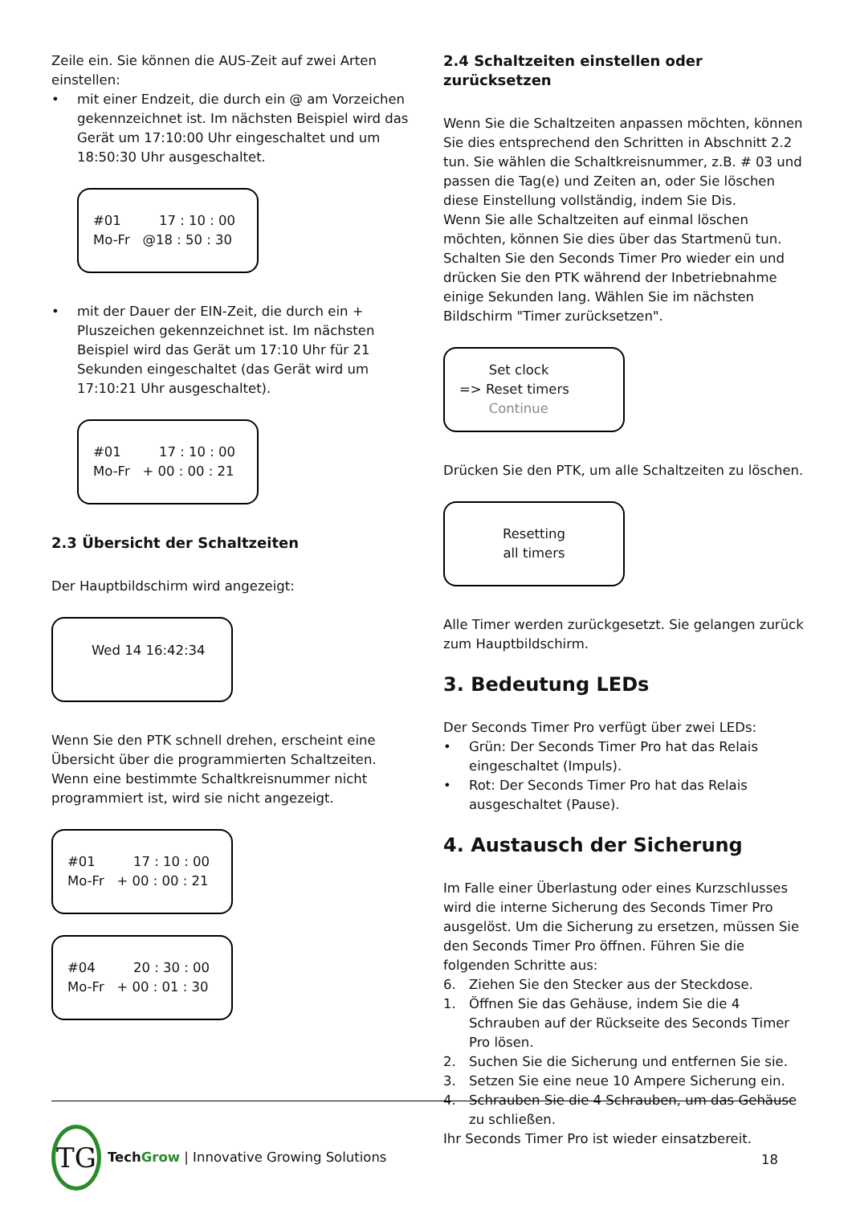Zeile ein. Sie können die AUS-Zeit auf zwei Arten einstellen:
• mit einer Endzeit, die durch ein @ am Vorzeichen gekennzeichnet ist. Im nächsten Beispiel wird das Gerät um 17:10:00 Uhr eingeschaltet und um 18:50:30 Uhr ausgeschaltet.
#01 17 : 10 : 00
Mo-Fr @18 : 50 : 30
• mit der Dauer der EIN-Zeit, die durch ein + Pluszeichen gekennzeichnet ist. Im nächsten Beispiel wird das Gerät um 17:10 Uhr für 21 Sekunden eingeschaltet (das Gerät wird um 17:10:21 Uhr ausgeschaltet).
#01 17 : 10 : 00
Mo-Fr + 00 : 00 : 21
2.3 Übersicht der Schaltzeiten
Der Hauptbildschirm wird angezeigt:
Wed 14 16:42:34
Wenn Sie den PTK schnell drehen, erscheint eine Übersicht über die programmierten Schaltzeiten. Wenn eine bestimmte Schaltkreisnummer nicht programmiert ist, wird sie nicht angezeigt.
#01 17 : 10 : 00
Mo-Fr + 00 : 00 : 21
#04 20 : 30 : 00
Mo-Fr + 00 : 01 : 30
2.4 Schaltzeiten einstellen oder zurücksetzen
Wenn Sie die Schaltzeiten anpassen möchten, können Sie dies entsprechend den Schritten in Abschnitt 2.2 tun. Sie wählen die Schaltkreisnummer, z.B. # 03 und passen die Tag(e) und Zeiten an, oder Sie löschen diese Einstellung vollständig, indem Sie Dis.
Wenn Sie alle Schaltzeiten auf einmal löschen möchten, können Sie dies über das Startmenü tun. Schalten Sie den Seconds Timer Pro wieder ein und drücken Sie den PTK während der Inbetriebnahme einige Sekunden lang. Wählen Sie im nächsten Bildschirm "Timer zurücksetzen".
Set clock
=> Reset timers
Continue
Drücken Sie den PTK, um alle Schaltzeiten zu löschen.
Resetting
all timers
Alle Timer werden zurückgesetzt. Sie gelangen zurück zum Hauptbildschirm.
3. Bedeutung LEDs
Der Seconds Timer Pro verfügt über zwei LEDs:
• Grün: Der Seconds Timer Pro hat das Relais eingeschaltet (Impuls).
• Rot: Der Seconds Timer Pro hat das Relais ausgeschaltet (Pause).
4. Austausch der Sicherung
Im Falle einer Überlastung oder eines Kurzschlusses wird die interne Sicherung des Seconds Timer Pro ausgelöst. Um die Sicherung zu ersetzen, müssen Sie den Seconds Timer Pro öffnen. Führen Sie die folgenden Schritte aus:
6. Ziehen Sie den Stecker aus der Steckdose.
1. Öffnen Sie das Gehäuse, indem Sie die 4 Schrauben auf der Rückseite des Seconds Timer Pro lösen.
2. Suchen Sie die Sicherung und entfernen Sie sie.
3. Setzen Sie eine neue 10 Ampere Sicherung ein.
4. Schrauben Sie die 4 Schrauben, um das Gehäuse zu schließen.
Ihr Seconds Timer Pro ist wieder einsatzbereit.
TG
Tech Grow | Innovative Growing Solutions
18